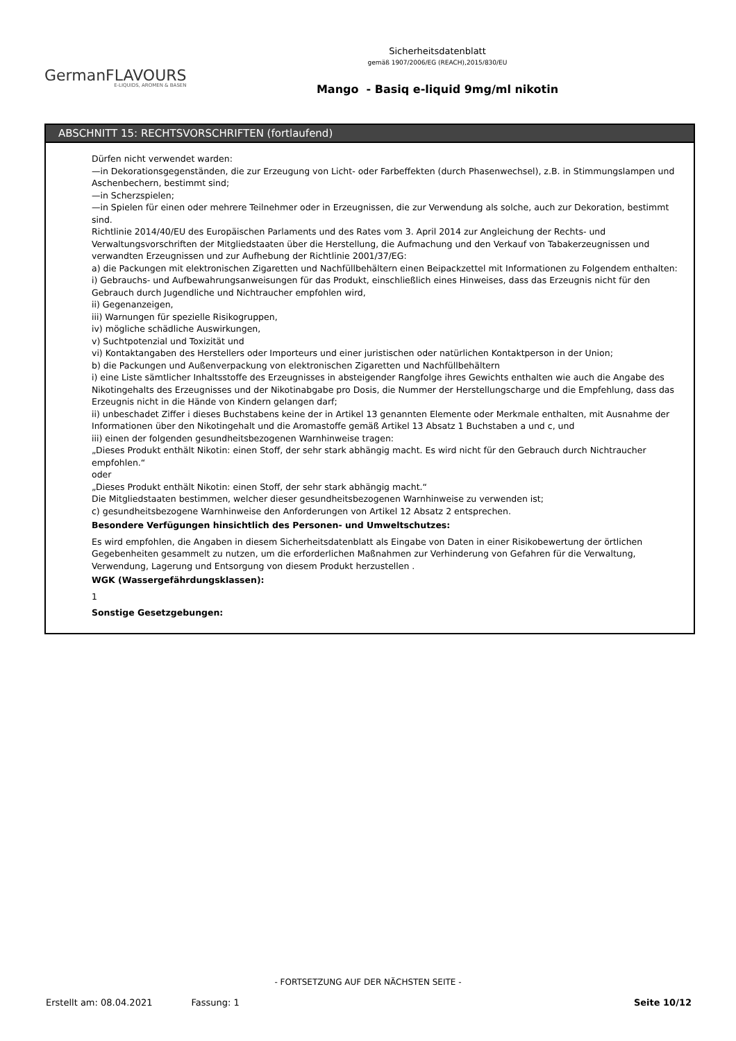Sicherheitsdatenblatt
gemäß 1907/2006/EG (REACH),2015/830/EU
Mango - Basiq e-liquid 9mg/ml nikotin
GermanFLAVOURS
E-LIQUIDS, AROMEN & BASEN
ABSCHNITT 15: RECHTSVORSCHRIFTEN (fortlaufend)
Dürfen nicht verwendet warden:
—in Dekorationsgegenständen, die zur Erzeugung von Licht- oder Farbeffekten (durch Phasenwechsel), z.B. in Stimmungslampen und Aschenbechern, bestimmt sind;
—in Scherzspielen;
—in Spielen für einen oder mehrere Teilnehmer oder in Erzeugnissen, die zur Verwendung als solche, auch zur Dekoration, bestimmt sind.
Richtlinie 2014/40/EU des Europäischen Parlaments und des Rates vom 3. April 2014 zur Angleichung der Rechts- und Verwaltungsvorschriften der Mitgliedstaaten über die Herstellung, die Aufmachung und den Verkauf von Tabakerzeugnissen und verwandten Erzeugnissen und zur Aufhebung der Richtlinie 2001/37/EG:
a) die Packungen mit elektronischen Zigaretten und Nachfüllbehältern einen Beipackzettel mit Informationen zu Folgendem enthalten:
i) Gebrauchs- und Aufbewahrungsanweisungen für das Produkt, einschließlich eines Hinweises, dass das Erzeugnis nicht für den Gebrauch durch Jugendliche und Nichtraucher empfohlen wird,
ii) Gegenanzeigen,
iii) Warnungen für spezielle Risikogruppen,
iv) mögliche schädliche Auswirkungen,
v) Suchtpotenzial und Toxizität und
vi) Kontaktangaben des Herstellers oder Importeurs und einer juristischen oder natürlichen Kontaktperson in der Union;
b) die Packungen und Außenverpackung von elektronischen Zigaretten und Nachfüllbehältern
i) eine Liste sämtlicher Inhaltsstoffe des Erzeugnisses in absteigender Rangfolge ihres Gewichts enthalten wie auch die Angabe des Nikotingehalts des Erzeugnisses und der Nikotinabgabe pro Dosis, die Nummer der Herstellungscharge und die Empfehlung, dass das Erzeugnis nicht in die Hände von Kindern gelangen darf;
ii) unbeschadet Ziffer i dieses Buchstabens keine der in Artikel 13 genannten Elemente oder Merkmale enthalten, mit Ausnahme der Informationen über den Nikotingehalt und die Aromastoffe gemäß Artikel 13 Absatz 1 Buchstaben a und c, und
iii) einen der folgenden gesundheitsbezogenen Warnhinweise tragen:
„Dieses Produkt enthält Nikotin: einen Stoff, der sehr stark abhängig macht. Es wird nicht für den Gebrauch durch Nichtraucher empfohlen.“
oder
„Dieses Produkt enthält Nikotin: einen Stoff, der sehr stark abhängig macht.“
Die Mitgliedstaaten bestimmen, welcher dieser gesundheitsbezogenen Warnhinweise zu verwenden ist;
c) gesundheitsbezogene Warnhinweise den Anforderungen von Artikel 12 Absatz 2 entsprechen.
Besondere Verfügungen hinsichtlich des Personen- und Umweltschutzes:
Es wird empfohlen, die Angaben in diesem Sicherheitsdatenblatt als Eingabe von Daten in einer Risikobewertung der örtlichen Gegebenheiten gesammelt zu nutzen, um die erforderlichen Maßnahmen zur Verhinderung von Gefahren für die Verwaltung, Verwendung, Lagerung und Entsorgung von diesem Produkt herzustellen .
WGK (Wassergefährdungsklassen):
1
Sonstige Gesetzgebungen:
- FORTSETZUNG AUF DER NÄCHSTEN SEITE -
Erstellt am: 08.04.2021 Fassung: 1 Seite 10/12